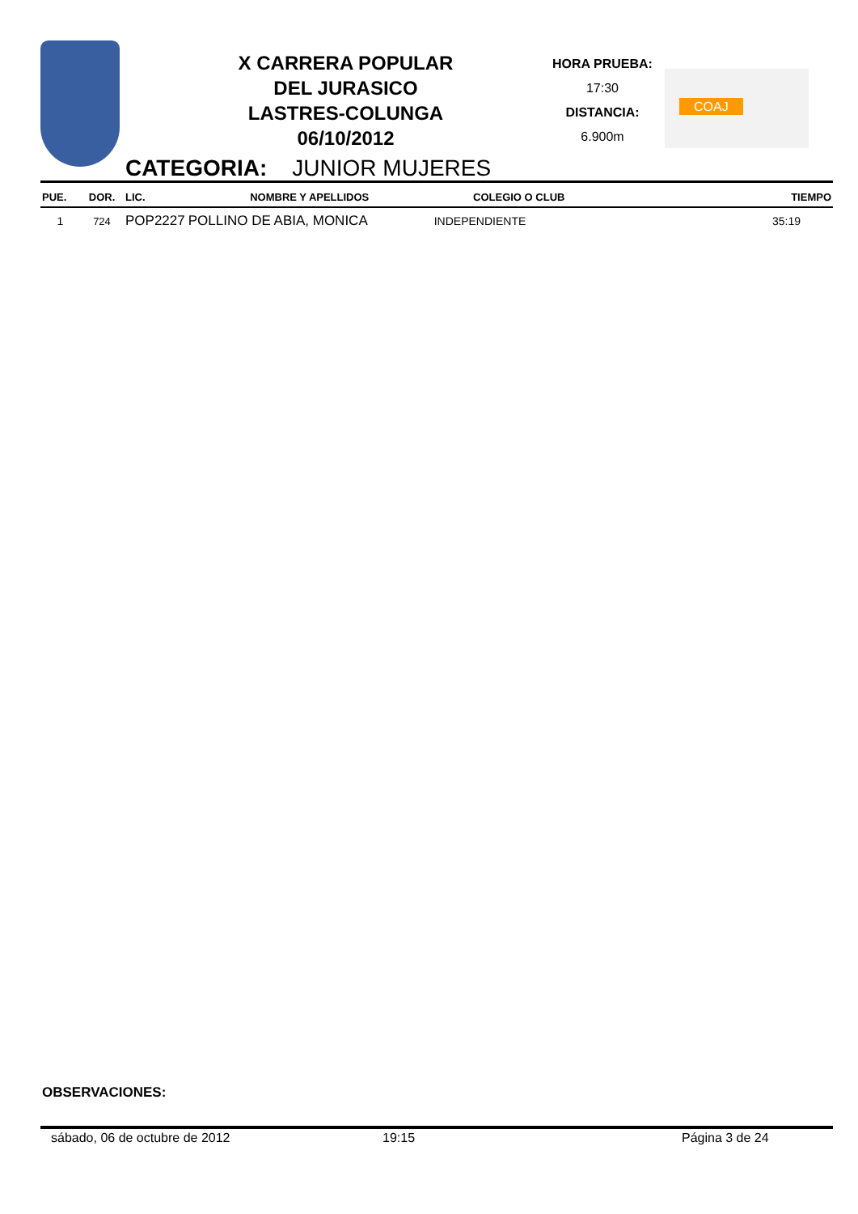X CARRERA POPULAR
DEL JURASICO
LASTRES-COLUNGA
06/10/2012
HORA PRUEBA:
17:30
DISTANCIA:
6.900m
COAJ
CATEGORIA: JUNIOR MUJERES
| PUE. | DOR. | LIC. | NOMBRE Y APELLIDOS | COLEGIO O CLUB | TIEMPO |
| --- | --- | --- | --- | --- | --- |
| 1 | 724 | POP2227 | POLLINO DE ABIA, MONICA | INDEPENDIENTE | 35:19 |
OBSERVACIONES:
sábado, 06 de octubre de 2012 19:15 Página 3 de 24